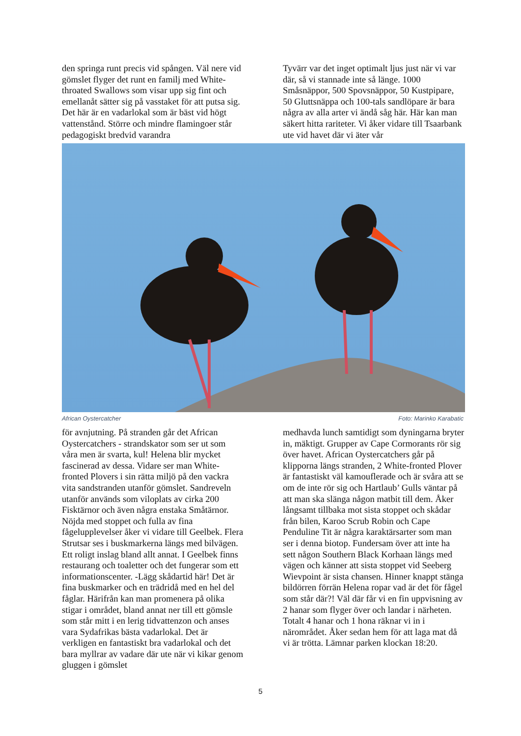den springa runt precis vid spången. Väl nere vid gömslet flyger det runt en familj med White-throated Swallows som visar upp sig fint och emellanåt sätter sig på vasstaket för att putsa sig. Det här är en vadarlokal som är bäst vid högt vattenstånd. Större och mindre flamingoer står pedagogiskt bredvid varandra
Tyvärr var det inget optimalt ljus just när vi var där, så vi stannade inte så länge. 1000 Småsnäppor, 500 Spovsnäppor, 50 Kustpipare, 50 Gluttsnäppa och 100-tals sandlöpare är bara några av alla arter vi ändå såg här. Här kan man säkert hitta rariteter. Vi åker vidare till Tsaarbank ute vid havet där vi äter vår
African Oystercatcher Foto: Marinko Karabatic
för avnjutning. På stranden går det African Oystercatchers - strandskator som ser ut som våra men är svarta, kul! Helena blir mycket fascinerad av dessa. Vidare ser man White-fronted Plovers i sin rätta miljö på den vackra vita sandstranden utanför gömslet. Sandreveln utanför används som viloplats av cirka 200 Fisktärnor och även några enstaka Småtärnor. Nöjda med stoppet och fulla av fina fågelupplevelser åker vi vidare till Geelbek. Flera Strutsar ses i buskmarkerna längs med bilvägen. Ett roligt inslag bland allt annat. I Geelbek finns restaurang och toaletter och det fungerar som ett informationscenter. -Lägg skådartid här! Det är fina buskmarker och en trädridå med en hel del fåglar. Härifrån kan man promenera på olika stigar i området, bland annat ner till ett gömsle som står mitt i en lerig tidvattenzon och anses vara Sydafrikas bästa vadarlokal. Det är verkligen en fantastiskt bra vadarlokal och det bara myllrar av vadare där ute när vi kikar genom gluggen i gömslet
medhavda lunch samtidigt som dyningarna bryter in, mäktigt. Grupper av Cape Cormorants rör sig över havet. African Oystercatchers går på klipporna längs stranden, 2 White-fronted Plover är fantastiskt väl kamouflerade och är svåra att se om de inte rör sig och Hartlaub’ Gulls väntar på att man ska slänga någon matbit till dem. Åker långsamt tillbaka mot sista stoppet och skådar från bilen, Karoo Scrub Robin och Cape Penduline Tit är några karaktärsarter som man ser i denna biotop. Fundersam över att inte ha sett någon Southern Black Korhaan längs med vägen och känner att sista stoppet vid Seeberg Wievpoint är sista chansen. Hinner knappt stänga bildörren förrän Helena ropar vad är det för fågel som står där?! Väl där får vi en fin uppvisning av 2 hanar som flyger över och landar i närheten. Totalt 4 hanar och 1 hona räknar vi in i närområdet. Åker sedan hem för att laga mat då vi är trötta. Lämnar parken klockan 18:20.
5